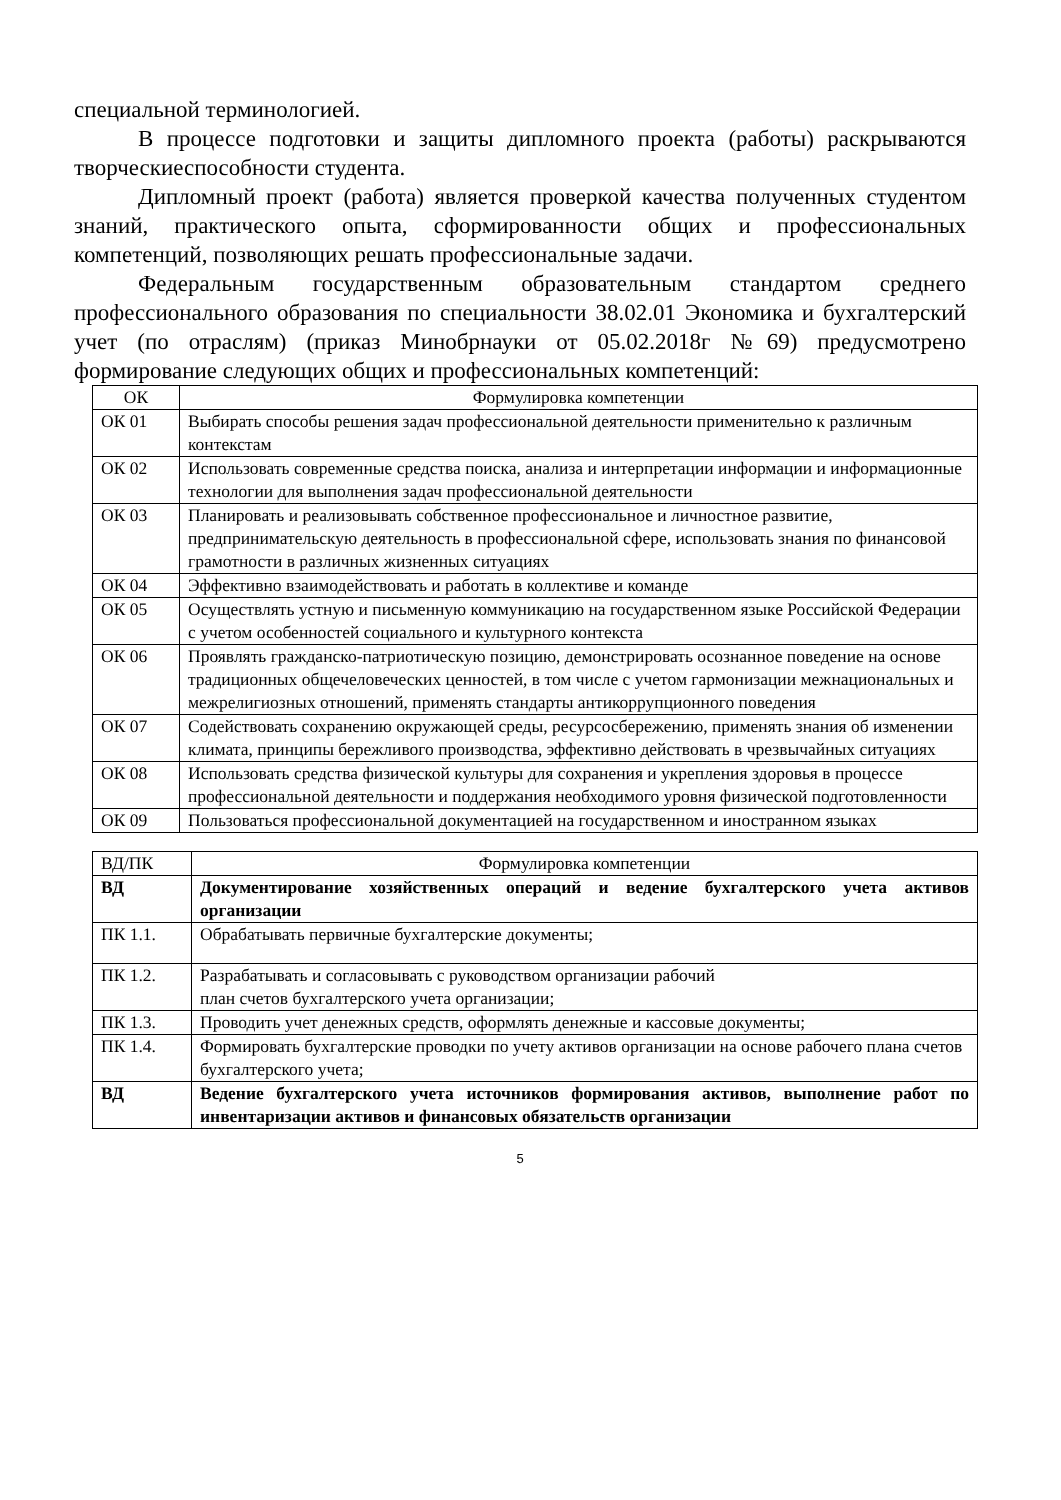специальной терминологией.
В процессе подготовки и защиты дипломного проекта (работы) раскрываются творческиеспособности студента.
Дипломный проект (работа) является проверкой качества полученных студентом знаний, практического опыта, сформированности общих и профессиональных компетенций, позволяющих решать профессиональные задачи.
Федеральным государственным образовательным стандартом среднего профессионального образования по специальности 38.02.01 Экономика и бухгалтерский учет (по отраслям) (приказ Минобрнауки от 05.02.2018г №69) предусмотрено формирование следующих общих и профессиональных компетенций:
| ОК | Формулировка компетенции |
| ОК 01 | Выбирать способы решения задач профессиональной деятельности применительно к различным контекстам |
| ОК 02 | Использовать современные средства поиска, анализа и интерпретации информации и информационные технологии для выполнения задач профессиональной деятельности |
| ОК 03 | Планировать и реализовывать собственное профессиональное и личностное развитие, предпринимательскую деятельность в профессиональной сфере, использовать знания по финансовой грамотности в различных жизненных ситуациях |
| ОК 04 | Эффективно взаимодействовать и работать в коллективе и команде |
| ОК 05 | Осуществлять устную и письменную коммуникацию на государственном языке Российской Федерации с учетом особенностей социального и культурного контекста |
| ОК 06 | Проявлять гражданско-патриотическую позицию, демонстрировать осознанное поведение на основе традиционных общечеловеческих ценностей, в том числе с учетом гармонизации межнациональных и межрелигиозных отношений, применять стандарты антикоррупционного поведения |
| ОК 07 | Содействовать сохранению окружающей среды, ресурсосбережению, применять знания об изменении климата, принципы бережливого производства, эффективно действовать в чрезвычайных ситуациях |
| ОК 08 | Использовать средства физической культуры для сохранения и укрепления здоровья в процессе профессиональной деятельности и поддержания необходимого уровня физической подготовленности |
| ОК 09 | Пользоваться профессиональной документацией на государственном и иностранном языках |
| ВД/ПК | Формулировка компетенции |
| ВД | Документирование хозяйственных операций и ведение бухгалтерского учета активов организации |
| ПК 1.1. | Обрабатывать первичные бухгалтерские документы; |
| ПК 1.2. | Разрабатывать и согласовывать с руководством организации рабочий план счетов бухгалтерского учета организации; |
| ПК 1.3. | Проводить учет денежных средств, оформлять денежные и кассовые документы; |
| ПК 1.4. | Формировать бухгалтерские проводки по учету активов организации на основе рабочего плана счетов бухгалтерского учета; |
| ВД | Ведение бухгалтерского учета источников формирования активов, выполнение работ по инвентаризации активов и финансовых обязательств организации |
5